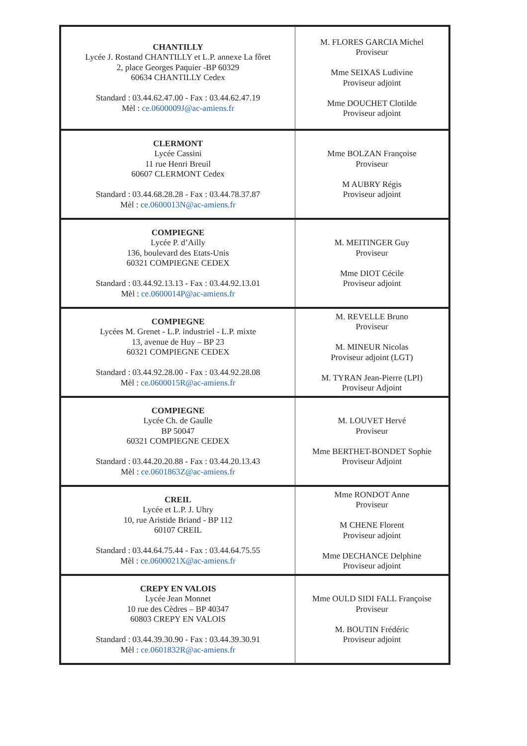| CHANTILLY Lycée J. Rostand CHANTILLY et L.P. annexe La fôret 2, place Georges Paquier -BP 60329 60634 CHANTILLY Cedex Standard : 03.44.62.47.00 - Fax : 03.44.62.47.19 Mèl : ce.0600009J@ac-amiens.fr | M. FLORES GARCIA Michel Proviseur Mme SEIXAS Ludivine Proviseur adjoint Mme DOUCHET Clotilde Proviseur adjoint |
| CLERMONT Lycée Cassini 11 rue Henri Breuil 60607 CLERMONT Cedex Standard : 03.44.68.28.28 - Fax : 03.44.78.37.87 Mèl : ce.0600013N@ac-amiens.fr | Mme BOLZAN Françoise Proviseur M AUBRY Régis Proviseur adjoint |
| COMPIEGNE Lycée P. d’Ailly 136, boulevard des Etats-Unis 60321 COMPIEGNE CEDEX Standard : 03.44.92.13.13 - Fax : 03.44.92.13.01 Mèl : ce.0600014P@ac-amiens.fr | M. MEITINGER Guy Proviseur Mme DIOT Cécile Proviseur adjoint |
| COMPIEGNE Lycées M. Grenet - L.P. industriel - L.P. mixte 13, avenue de Huy – BP 23 60321 COMPIEGNE CEDEX Standard : 03.44.92.28.00 - Fax : 03.44.92.28.08 Mèl : ce.0600015R@ac-amiens.fr | M. REVELLE Bruno Proviseur M. MINEUR Nicolas Proviseur adjoint (LGT) M. TYRAN Jean-Pierre (LPI) Proviseur Adjoint |
| COMPIEGNE Lycée Ch. de Gaulle BP 50047 60321 COMPIEGNE CEDEX Standard : 03.44.20.20.88 - Fax : 03.44.20.13.43 Mèl : ce.0601863Z@ac-amiens.fr | M. LOUVET Hervé Proviseur Mme BERTHET-BONDET Sophie Proviseur Adjoint |
| CREIL Lycée et L.P. J. Uhry 10, rue Aristide Briand - BP 112 60107 CREIL Standard : 03.44.64.75.44 - Fax : 03.44.64.75.55 Mèl : ce.0600021X@ac-amiens.fr | Mme RONDOT Anne Proviseur M CHENE Florent Proviseur adjoint Mme DECHANCE Delphine Proviseur adjoint |
| CREPY EN VALOIS Lycée Jean Monnet 10 rue des Cèdres – BP 40347 60803 CREPY EN VALOIS Standard : 03.44.39.30.90 - Fax : 03.44.39.30.91 Mèl : ce.0601832R@ac-amiens.fr | Mme OULD SIDI FALL Françoise Proviseur M. BOUTIN Frédéric Proviseur adjoint |